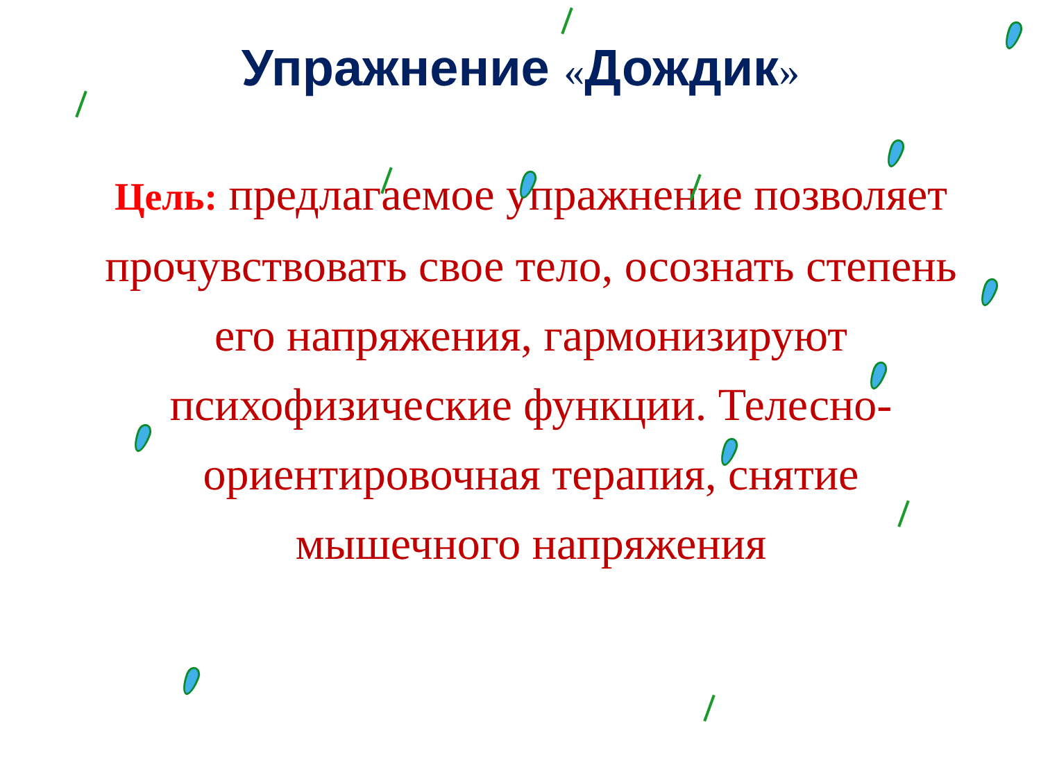Упражнение «Дождик»
Цель: предлагаемое упражнение позволяет прочувствовать свое тело, осознать степень его напряжения, гармонизируют психофизические функции. Телесно-ориентировочная терапия, снятие мышечного напряжения